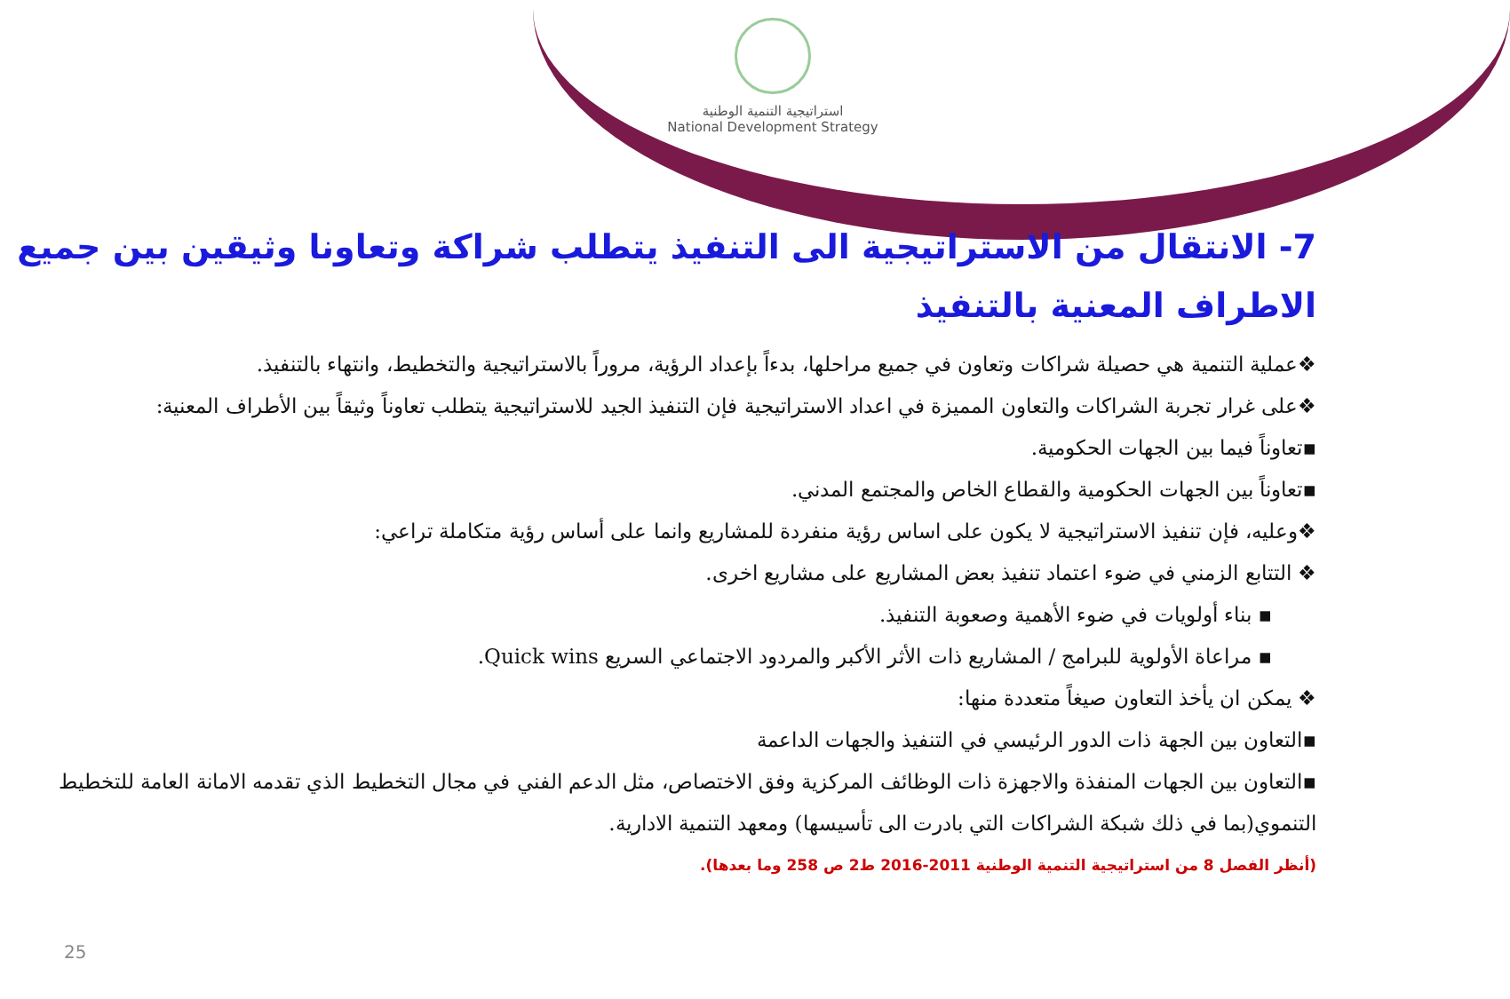استراتيجية التنمية الوطنية
National Development Strategy
7- الانتقال من الاستراتيجية الى التنفيذ يتطلب شراكة وتعاونا وثيقين بين جميع الاطراف المعنية بالتنفيذ
❖عملية التنمية هي حصيلة شراكات وتعاون في جميع مراحلها، بدءاً بإعداد الرؤية، مروراً بالاستراتيجية والتخطيط، وانتهاء بالتنفيذ.
❖على غرار تجربة الشراكات والتعاون المميزة في اعداد الاستراتيجية فإن التنفيذ الجيد للاستراتيجية يتطلب تعاوناً وثيقاً بين الأطراف المعنية:
▪تعاوناً فيما بين الجهات الحكومية.
▪تعاوناً بين الجهات الحكومية والقطاع الخاص والمجتمع المدني.
❖وعليه، فإن تنفيذ الاستراتيجية لا يكون على اساس رؤية منفردة للمشاريع وانما على أساس رؤية متكاملة تراعي:
❖ التتابع الزمني في ضوء اعتماد تنفيذ بعض المشاريع على مشاريع اخرى.
▪ بناء أولويات في ضوء الأهمية وصعوبة التنفيذ.
▪ مراعاة الأولوية للبرامج / المشاريع ذات الأثر الأكبر والمردود الاجتماعي السريع Quick wins.
❖ يمكن ان يأخذ التعاون صيغاً متعددة منها:
▪التعاون بين الجهة ذات الدور الرئيسي في التنفيذ والجهات الداعمة
▪التعاون بين الجهات المنفذة والاجهزة ذات الوظائف المركزية وفق الاختصاص، مثل الدعم الفني في مجال التخطيط الذي تقدمه الامانة العامة للتخطيط التنموي(بما في ذلك شبكة الشراكات التي بادرت الى تأسيسها) ومعهد التنمية الادارية.
(أنظر الفصل 8 من استراتيجية التنمية الوطنية 2011-2016 ط2 ص 258 وما بعدها).
25